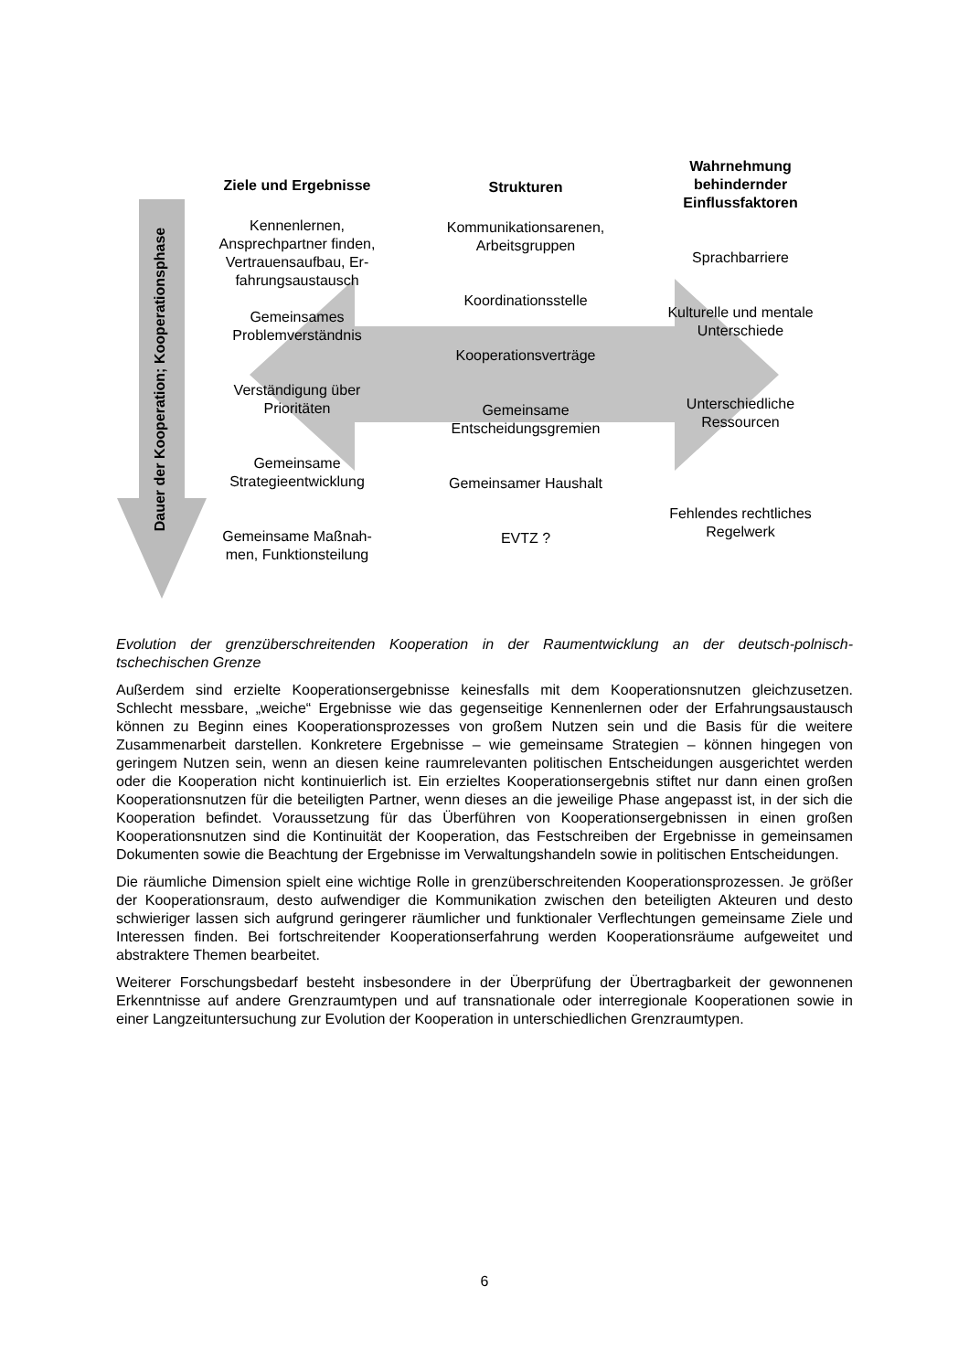Dauer der Kooperation; Kooperationsphase
Ziele und Ergebnisse
Kennenlernen,
Ansprechpartner finden,
Vertrauensaufbau, Er-
fahrungsaustausch
Gemeinsames
Problemverständnis
Verständigung über
Prioritäten
Gemeinsame
Strategieentwicklung
Gemeinsame Maßnah-
men, Funktionsteilung
Strukturen
Kommunikationsarenen,
Arbeitsgruppen
Koordinationsstelle
Kooperationsverträge
Gemeinsame
Entscheidungsgremien
Gemeinsamer Haushalt
EVTZ ?
Wahrnehmung
behindernder
Einflussfaktoren
Sprachbarriere
Kulturelle und mentale
Unterschiede
Unterschiedliche
Ressourcen
Fehlendes rechtliches
Regelwerk
Evolution der grenzüberschreitenden Kooperation in der Raumentwicklung an der deutsch-polnisch-tschechischen Grenze
Außerdem sind erzielte Kooperationsergebnisse keinesfalls mit dem Kooperationsnutzen gleichzusetzen. Schlecht messbare, „weiche“ Ergebnisse wie das gegenseitige Kennenlernen oder der Erfahrungsaustausch können zu Beginn eines Kooperationsprozesses von großem Nutzen sein und die Basis für die weitere Zusammenarbeit darstellen. Konkretere Ergebnisse – wie gemeinsame Strategien – können hingegen von geringem Nutzen sein, wenn an diesen keine raumrelevanten politischen Entscheidungen ausgerichtet werden oder die Kooperation nicht kontinuierlich ist. Ein erzieltes Kooperationsergebnis stiftet nur dann einen großen Kooperationsnutzen für die beteiligten Partner, wenn dieses an die jeweilige Phase angepasst ist, in der sich die Kooperation befindet. Voraussetzung für das Überführen von Kooperationsergebnissen in einen großen Kooperationsnutzen sind die Kontinuität der Kooperation, das Festschreiben der Ergebnisse in gemeinsamen Dokumenten sowie die Beachtung der Ergebnisse im Verwaltungshandeln sowie in politischen Entscheidungen.
Die räumliche Dimension spielt eine wichtige Rolle in grenzüberschreitenden Kooperationsprozessen. Je größer der Kooperationsraum, desto aufwendiger die Kommunikation zwischen den beteiligten Akteuren und desto schwieriger lassen sich aufgrund geringerer räumlicher und funktionaler Verflechtungen gemeinsame Ziele und Interessen finden. Bei fortschreitender Kooperationserfahrung werden Kooperationsräume aufgeweitet und abstraktere Themen bearbeitet.
Weiterer Forschungsbedarf besteht insbesondere in der Überprüfung der Übertragbarkeit der gewonnenen Erkenntnisse auf andere Grenzraumtypen und auf transnationale oder interregionale Kooperationen sowie in einer Langzeituntersuchung zur Evolution der Kooperation in unterschiedlichen Grenzraumtypen.
6